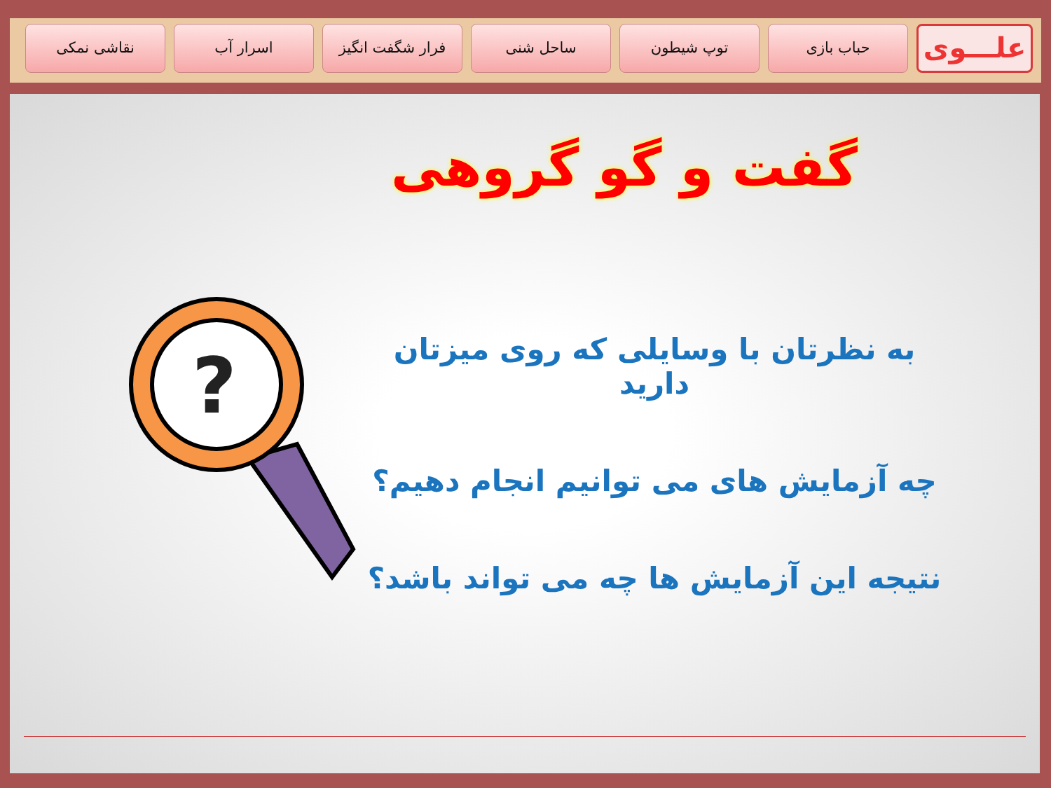علـــوی
حباب بازی توپ شیطون ساحل شنی فرار شگفت انگیز اسرار آب نقاشی نمکی
گفت و گو گروهی
?
به نظرتان با وسایلی که روی میزتان دارید
چه آزمایش های می توانیم انجام دهیم؟
نتیجه این آزمایش ها چه می تواند باشد؟